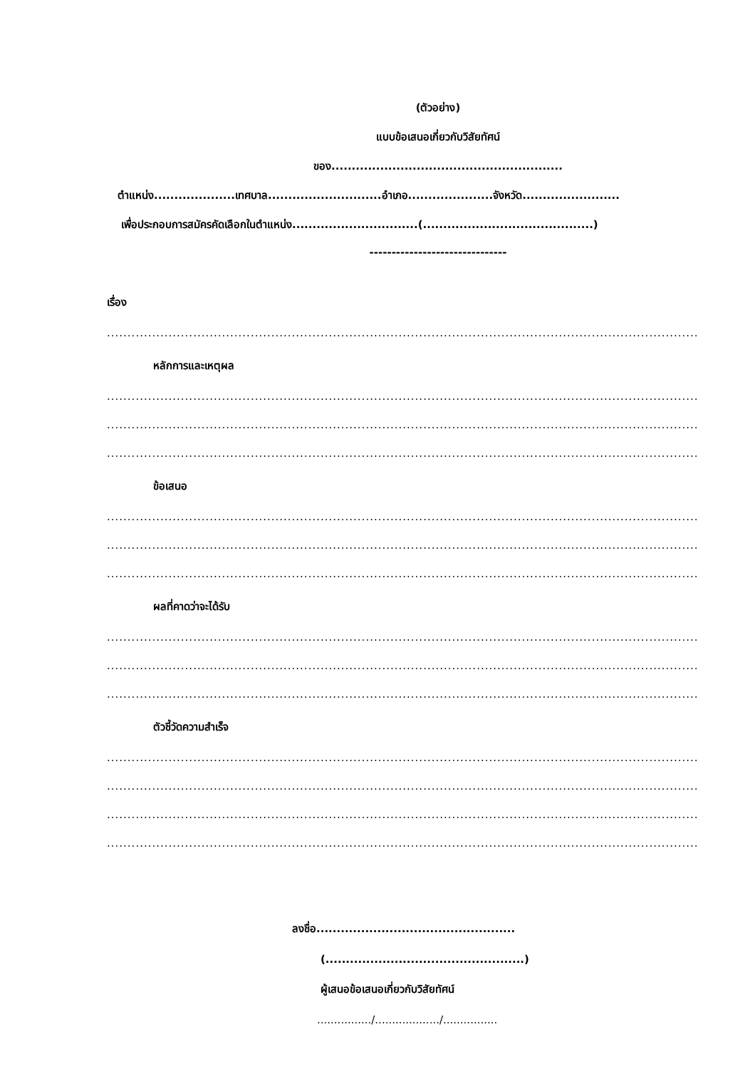(ตัวอย่าง)
แบบข้อเสนอเกี่ยวกับวิสัยทัศน์
ของ.........................................................
ตำแหน่ง....................เทศบาล............................อำเภอ.....................จังหวัด........................
เพื่อประกอบการสมัครคัดเลือกในตำแหน่ง...............................(..........................................)
-------------------------------
เรื่อง
..............................................................................................................................................................
หลักการและเหตุผล
..............................................................................................................................................................
..............................................................................................................................................................
..............................................................................................................................................................
ข้อเสนอ
..............................................................................................................................................................
..............................................................................................................................................................
..............................................................................................................................................................
ผลที่คาดว่าจะได้รับ
..............................................................................................................................................................
..............................................................................................................................................................
..............................................................................................................................................................
ตัวชี้วัดความสำเร็จ
..............................................................................................................................................................
..............................................................................................................................................................
..............................................................................................................................................................
..............................................................................................................................................................
ลงชื่อ.................................................
(.................................................)
ผู้เสนอข้อเสนอเกี่ยวกับวิสัยทัศน์
................/.................../................